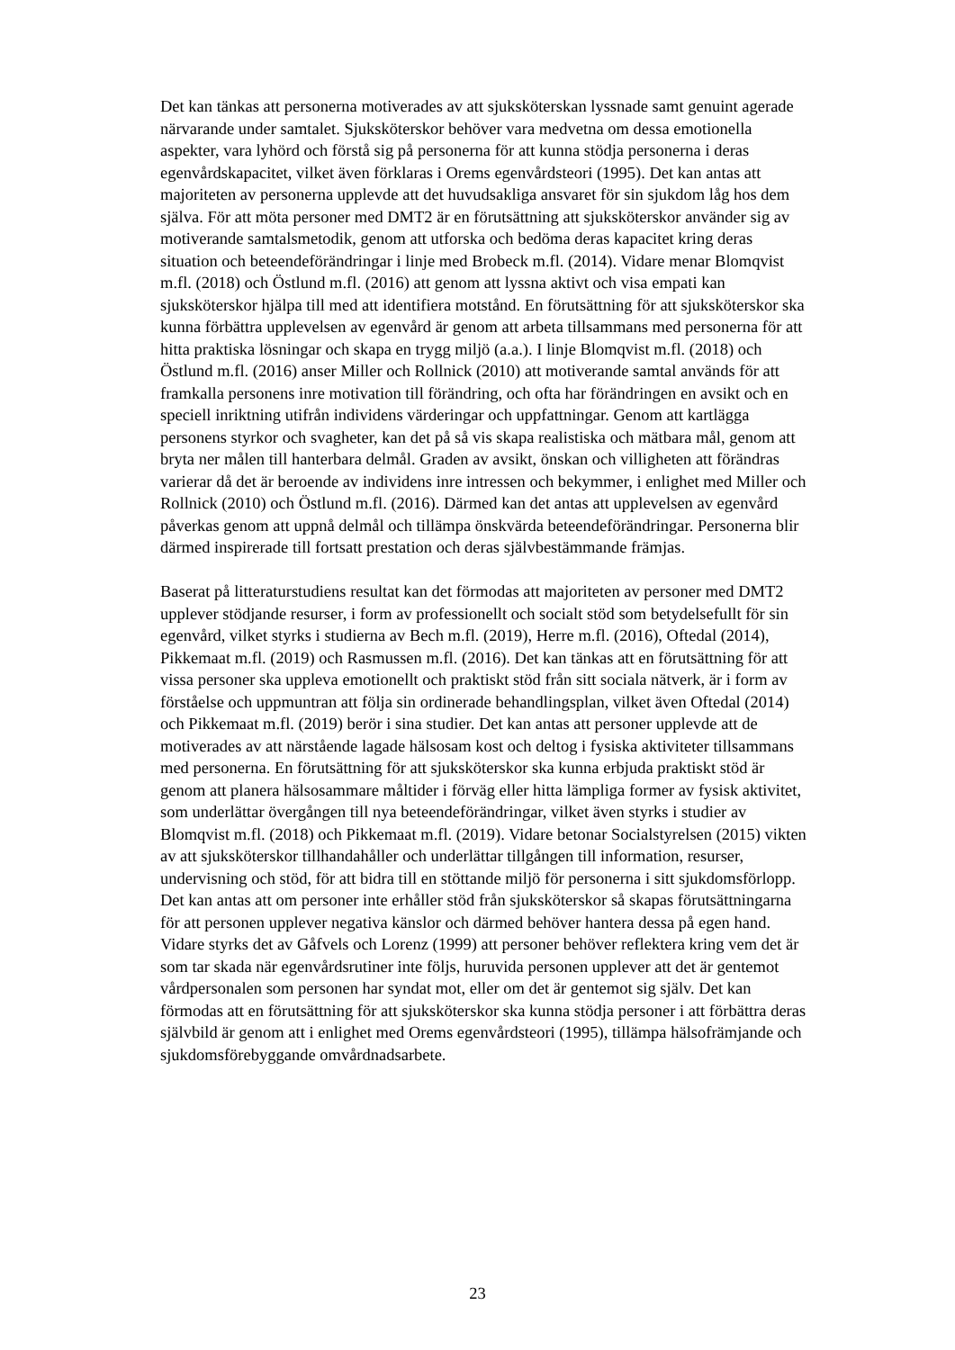Det kan tänkas att personerna motiverades av att sjuksköterskan lyssnade samt genuint agerade närvarande under samtalet. Sjuksköterskor behöver vara medvetna om dessa emotionella aspekter, vara lyhörd och förstå sig på personerna för att kunna stödja personerna i deras egenvårdskapacitet, vilket även förklaras i Orems egenvårdsteori (1995). Det kan antas att majoriteten av personerna upplevde att det huvudsakliga ansvaret för sin sjukdom låg hos dem själva. För att möta personer med DMT2 är en förutsättning att sjuksköterskor använder sig av motiverande samtalsmetodik, genom att utforska och bedöma deras kapacitet kring deras situation och beteendeförändringar i linje med Brobeck m.fl. (2014). Vidare menar Blomqvist m.fl. (2018) och Östlund m.fl. (2016) att genom att lyssna aktivt och visa empati kan sjuksköterskor hjälpa till med att identifiera motstånd. En förutsättning för att sjuksköterskor ska kunna förbättra upplevelsen av egenvård är genom att arbeta tillsammans med personerna för att hitta praktiska lösningar och skapa en trygg miljö (a.a.). I linje Blomqvist m.fl. (2018) och Östlund m.fl. (2016) anser Miller och Rollnick (2010) att motiverande samtal används för att framkalla personens inre motivation till förändring, och ofta har förändringen en avsikt och en speciell inriktning utifrån individens värderingar och uppfattningar. Genom att kartlägga personens styrkor och svagheter, kan det på så vis skapa realistiska och mätbara mål, genom att bryta ner målen till hanterbara delmål. Graden av avsikt, önskan och villigheten att förändras varierar då det är beroende av individens inre intressen och bekymmer, i enlighet med Miller och Rollnick (2010) och Östlund m.fl. (2016). Därmed kan det antas att upplevelsen av egenvård påverkas genom att uppnå delmål och tillämpa önskvärda beteendeförändringar. Personerna blir därmed inspirerade till fortsatt prestation och deras självbestämmande främjas.
Baserat på litteraturstudiens resultat kan det förmodas att majoriteten av personer med DMT2 upplever stödjande resurser, i form av professionellt och socialt stöd som betydelsefullt för sin egenvård, vilket styrks i studierna av Bech m.fl. (2019), Herre m.fl. (2016), Oftedal (2014), Pikkemaat m.fl. (2019) och Rasmussen m.fl. (2016). Det kan tänkas att en förutsättning för att vissa personer ska uppleva emotionellt och praktiskt stöd från sitt sociala nätverk, är i form av förståelse och uppmuntran att följa sin ordinerade behandlingsplan, vilket även Oftedal (2014) och Pikkemaat m.fl. (2019) berör i sina studier. Det kan antas att personer upplevde att de motiverades av att närstående lagade hälsosam kost och deltog i fysiska aktiviteter tillsammans med personerna. En förutsättning för att sjuksköterskor ska kunna erbjuda praktiskt stöd är genom att planera hälsosammare måltider i förväg eller hitta lämpliga former av fysisk aktivitet, som underlättar övergången till nya beteendeförändringar, vilket även styrks i studier av Blomqvist m.fl. (2018) och Pikkemaat m.fl. (2019). Vidare betonar Socialstyrelsen (2015) vikten av att sjuksköterskor tillhandahåller och underlättar tillgången till information, resurser, undervisning och stöd, för att bidra till en stöttande miljö för personerna i sitt sjukdomsförlopp. Det kan antas att om personer inte erhåller stöd från sjuksköterskor så skapas förutsättningarna för att personen upplever negativa känslor och därmed behöver hantera dessa på egen hand. Vidare styrks det av Gåfvels och Lorenz (1999) att personer behöver reflektera kring vem det är som tar skada när egenvårdsrutiner inte följs, huruvida personen upplever att det är gentemot vårdpersonalen som personen har syndat mot, eller om det är gentemot sig själv. Det kan förmodas att en förutsättning för att sjuksköterskor ska kunna stödja personer i att förbättra deras självbild är genom att i enlighet med Orems egenvårdsteori (1995), tillämpa hälsofrämjande och sjukdomsförebyggande omvårdnadsarbete.
23